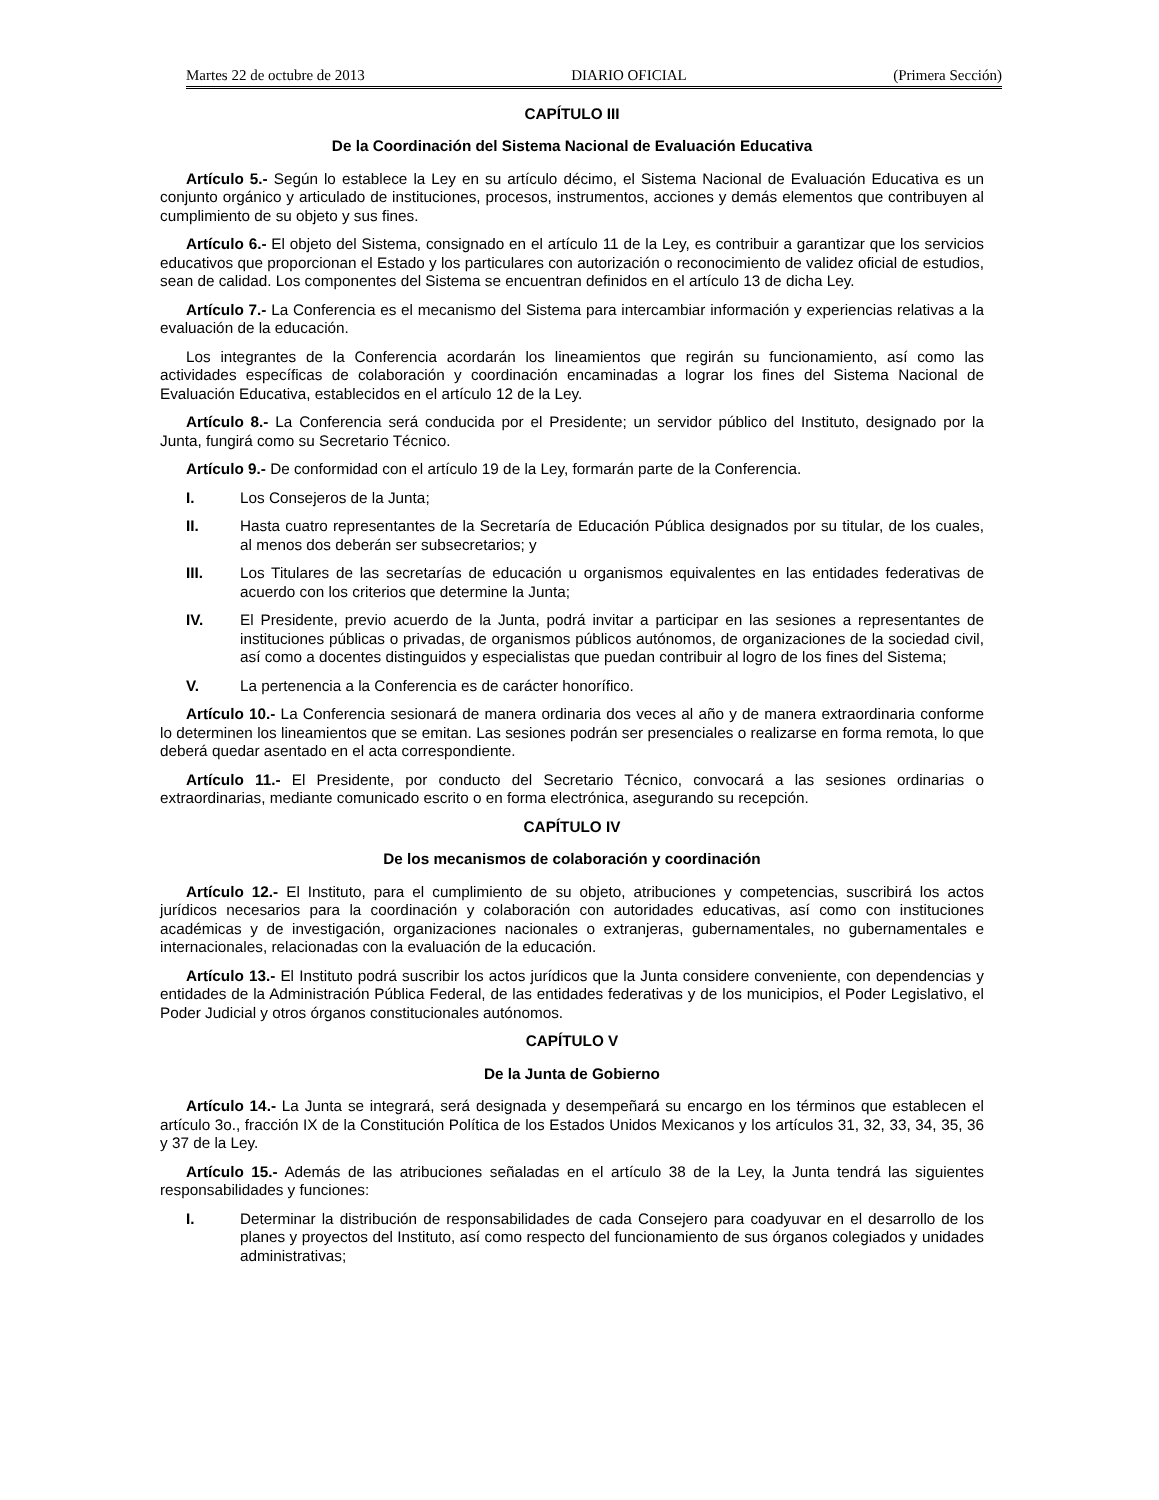Martes 22 de octubre de 2013 DIARIO OFICIAL (Primera Sección)
CAPÍTULO III
De la Coordinación del Sistema Nacional de Evaluación Educativa
Artículo 5.- Según lo establece la Ley en su artículo décimo, el Sistema Nacional de Evaluación Educativa es un conjunto orgánico y articulado de instituciones, procesos, instrumentos, acciones y demás elementos que contribuyen al cumplimiento de su objeto y sus fines.
Artículo 6.- El objeto del Sistema, consignado en el artículo 11 de la Ley, es contribuir a garantizar que los servicios educativos que proporcionan el Estado y los particulares con autorización o reconocimiento de validez oficial de estudios, sean de calidad. Los componentes del Sistema se encuentran definidos en el artículo 13 de dicha Ley.
Artículo 7.- La Conferencia es el mecanismo del Sistema para intercambiar información y experiencias relativas a la evaluación de la educación.
Los integrantes de la Conferencia acordarán los lineamientos que regirán su funcionamiento, así como las actividades específicas de colaboración y coordinación encaminadas a lograr los fines del Sistema Nacional de Evaluación Educativa, establecidos en el artículo 12 de la Ley.
Artículo 8.- La Conferencia será conducida por el Presidente; un servidor público del Instituto, designado por la Junta, fungirá como su Secretario Técnico.
Artículo 9.- De conformidad con el artículo 19 de la Ley, formarán parte de la Conferencia.
I. Los Consejeros de la Junta;
II. Hasta cuatro representantes de la Secretaría de Educación Pública designados por su titular, de los cuales, al menos dos deberán ser subsecretarios; y
III. Los Titulares de las secretarías de educación u organismos equivalentes en las entidades federativas de acuerdo con los criterios que determine la Junta;
IV. El Presidente, previo acuerdo de la Junta, podrá invitar a participar en las sesiones a representantes de instituciones públicas o privadas, de organismos públicos autónomos, de organizaciones de la sociedad civil, así como a docentes distinguidos y especialistas que puedan contribuir al logro de los fines del Sistema;
V. La pertenencia a la Conferencia es de carácter honorífico.
Artículo 10.- La Conferencia sesionará de manera ordinaria dos veces al año y de manera extraordinaria conforme lo determinen los lineamientos que se emitan. Las sesiones podrán ser presenciales o realizarse en forma remota, lo que deberá quedar asentado en el acta correspondiente.
Artículo 11.- El Presidente, por conducto del Secretario Técnico, convocará a las sesiones ordinarias o extraordinarias, mediante comunicado escrito o en forma electrónica, asegurando su recepción.
CAPÍTULO IV
De los mecanismos de colaboración y coordinación
Artículo 12.- El Instituto, para el cumplimiento de su objeto, atribuciones y competencias, suscribirá los actos jurídicos necesarios para la coordinación y colaboración con autoridades educativas, así como con instituciones académicas y de investigación, organizaciones nacionales o extranjeras, gubernamentales, no gubernamentales e internacionales, relacionadas con la evaluación de la educación.
Artículo 13.- El Instituto podrá suscribir los actos jurídicos que la Junta considere conveniente, con dependencias y entidades de la Administración Pública Federal, de las entidades federativas y de los municipios, el Poder Legislativo, el Poder Judicial y otros órganos constitucionales autónomos.
CAPÍTULO V
De la Junta de Gobierno
Artículo 14.- La Junta se integrará, será designada y desempeñará su encargo en los términos que establecen el artículo 3o., fracción IX de la Constitución Política de los Estados Unidos Mexicanos y los artículos 31, 32, 33, 34, 35, 36 y 37 de la Ley.
Artículo 15.- Además de las atribuciones señaladas en el artículo 38 de la Ley, la Junta tendrá las siguientes responsabilidades y funciones:
I. Determinar la distribución de responsabilidades de cada Consejero para coadyuvar en el desarrollo de los planes y proyectos del Instituto, así como respecto del funcionamiento de sus órganos colegiados y unidades administrativas;